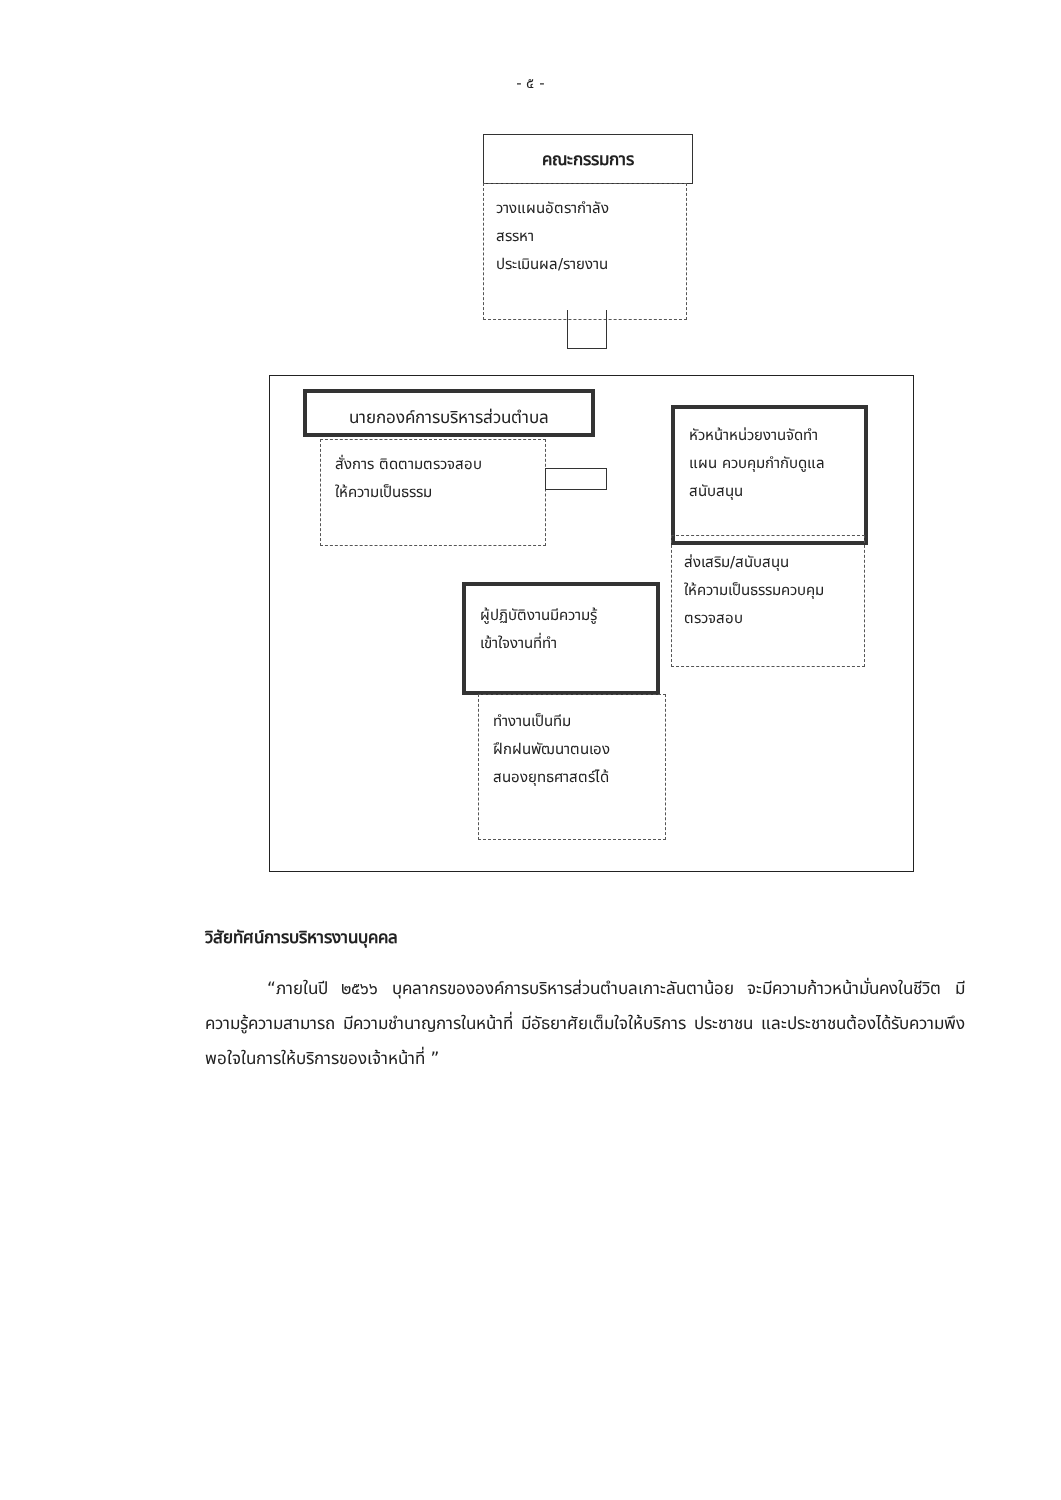- ๕ -
คณะกรรมการ
วางแผนอัตรากำลัง
สรรหา
ประเมินผล/รายงาน
นายกองค์การบริหารส่วนตำบล
สั่งการ ติดตามตรวจสอบ
ให้ความเป็นธรรม
หัวหน้าหน่วยงานจัดทำ
แผน ควบคุมกำกับดูแล
สนับสนุน
ส่งเสริม/สนับสนุน
ให้ความเป็นธรรมควบคุม
ตรวจสอบ
ผู้ปฏิบัติงานมีความรู้
เข้าใจงานที่ทำ
ทำงานเป็นทีม
ฝึกฝนพัฒนาตนเอง
สนองยุทธศาสตร์ได้
วิสัยทัศน์การบริหารงานบุคคล
“ภายในปี ๒๕๖๖ บุคลากรขององค์การบริหารส่วนตำบลเกาะลันตาน้อย จะมีความก้าวหน้ามั่นคงในชีวิต มีความรู้ความสามารถ มีความชำนาญการในหน้าที่ มีอัธยาศัยเต็มใจให้บริการ ประชาชน และประชาชนต้องได้รับความพึงพอใจในการให้บริการของเจ้าหน้าที่ ”